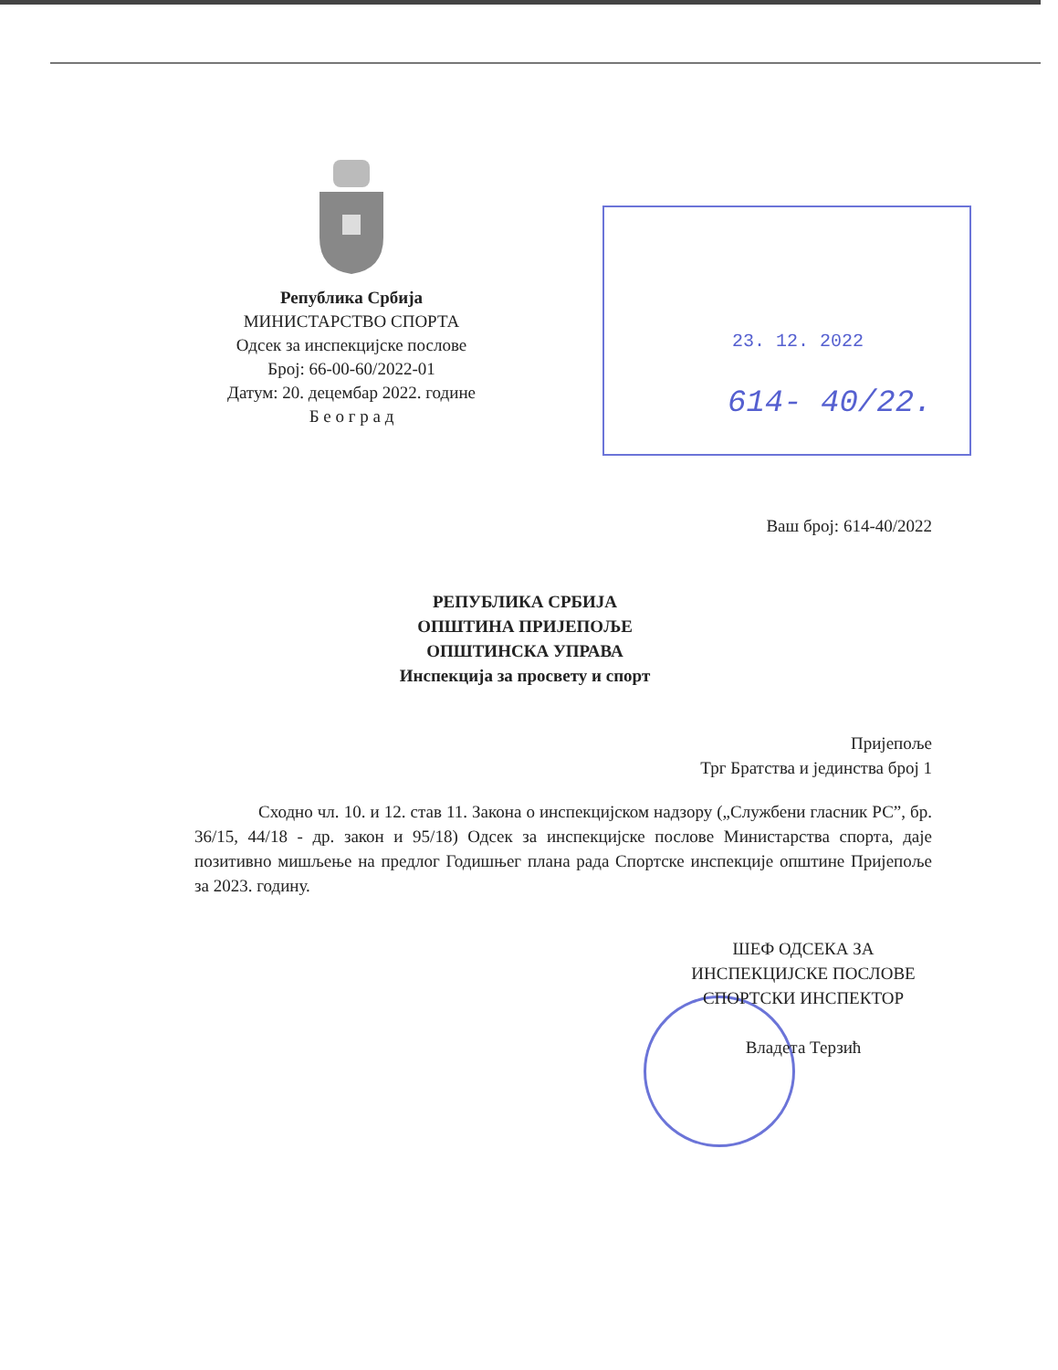Република Србија
МИНИСТАРСТВО СПОРТА
Одсек за инспекцијске послове
Број: 66-00-60/2022-01
Датум: 20. децембар 2022. године
Б е о г р а д
23. 12. 2022
614- 40/22.
Ваш број: 614-40/2022
РЕПУБЛИКА СРБИЈА
ОПШТИНА ПРИЈЕПОЉЕ
ОПШТИНСКА УПРАВА
Инспекција за просвету и спорт
Пријепоље
Трг Братства и јединства број 1
Сходно чл. 10. и 12. став 11. Закона о инспекцијском надзору („Службени гласник РС”, бр. 36/15, 44/18 - др. закон и 95/18) Одсек за инспекцијске послове Министарства спорта, даје позитивно мишљење на предлог Годишњег плана рада Спортске инспекције општине Пријепоље за 2023. годину.
ШЕФ ОДСЕКА ЗА
ИНСПЕКЦИЈСКЕ ПОСЛОВЕ
СПОРТСКИ ИНСПЕКТОР
Владета Терзић